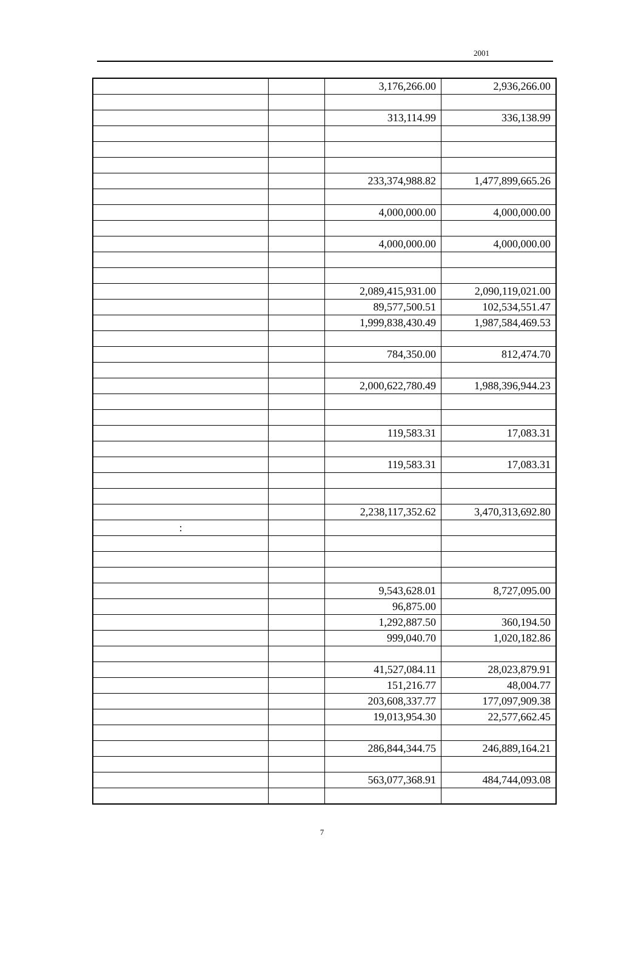2001
| | | 3,176,266.00 | 2,936,266.00 |
| | | 313,114.99 | 336,138.99 |
| | | 233,374,988.82 | 1,477,899,665.26 |
| | | 4,000,000.00 | 4,000,000.00 |
| | | 4,000,000.00 | 4,000,000.00 |
| | | 2,089,415,931.00 | 2,090,119,021.00 |
| | | 89,577,500.51 | 102,534,551.47 |
| | | 1,999,838,430.49 | 1,987,584,469.53 |
| | | 784,350.00 | 812,474.70 |
| | | 2,000,622,780.49 | 1,988,396,944.23 |
| | | 119,583.31 | 17,083.31 |
| | | 119,583.31 | 17,083.31 |
| | | 2,238,117,352.62 | 3,470,313,692.80 |
| : | | | |
| | | 9,543,628.01 | 8,727,095.00 |
| | | 96,875.00 | |
| | | 1,292,887.50 | 360,194.50 |
| | | 999,040.70 | 1,020,182.86 |
| | | 41,527,084.11 | 28,023,879.91 |
| | | 151,216.77 | 48,004.77 |
| | | 203,608,337.77 | 177,097,909.38 |
| | | 19,013,954.30 | 22,577,662.45 |
| | | 286,844,344.75 | 246,889,164.21 |
| | | 563,077,368.91 | 484,744,093.08 |
7